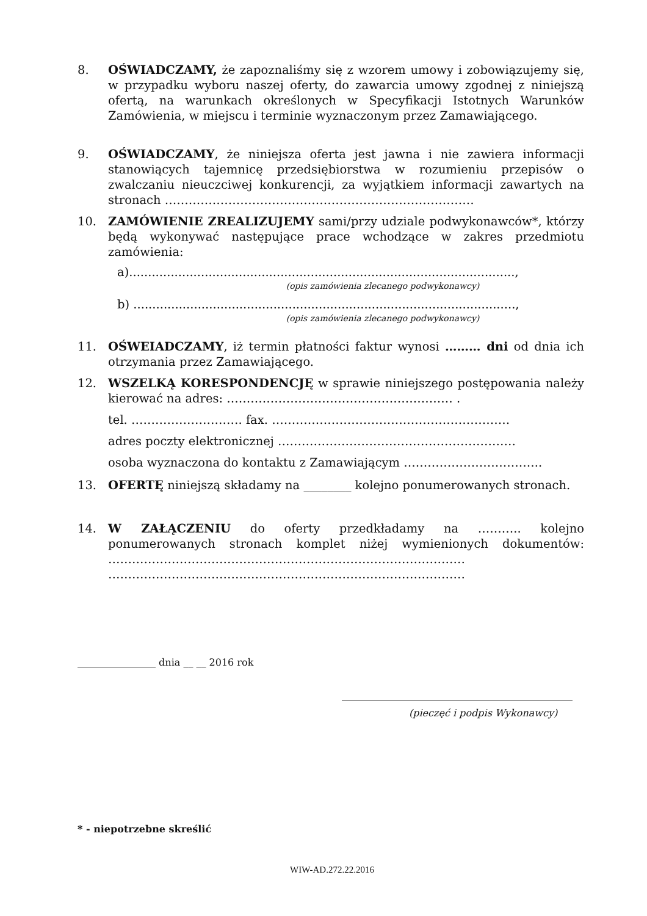8. OŚWIADCZAMY, że zapoznaliśmy się z wzorem umowy i zobowiązujemy się, w przypadku wyboru naszej oferty, do zawarcia umowy zgodnej z niniejszą ofertą, na warunkach określonych w Specyfikacji Istotnych Warunków Zamówienia, w miejscu i terminie wyznaczonym przez Zamawiającego.
9. OŚWIADCZAMY, że niniejsza oferta jest jawna i nie zawiera informacji stanowiących tajemnicę przedsiębiorstwa w rozumieniu przepisów o zwalczaniu nieuczciwej konkurencji, za wyjątkiem informacji zawartych na stronach ……………………………………………………………………
10. ZAMÓWIENIE ZREALIZUJEMY sami/przy udziale podwykonawców*, którzy będą wykonywać następujące prace wchodzące w zakres przedmiotu zamówienia:
a)......................................................................................................,
(opis zamówienia zlecanego podwykonawcy)
b) .....................................................................................................,
(opis zamówienia zlecanego podwykonawcy)
11. OŚWEIADCZAMY, iż termin płatności faktur wynosi ……… dni od dnia ich otrzymania przez Zamawiającego.
12. WSZELKĄ KORESPONDENCJĘ w sprawie niniejszego postępowania należy kierować na adres: ………………………………………………… .
tel. ………………………. fax. ……………………………………………………
adres poczty elektronicznej ……………………………………………………
osoba wyznaczona do kontaktu z Zamawiającym ……………………………..
13. OFERTĘ niniejszą składamy na ________ kolejno ponumerowanych stronach.
14. W ZAŁĄCZENIU do oferty przedkładamy na ……….. kolejno ponumerowanych stronach komplet niżej wymienionych dokumentów: ……………………………………………………………………………… ………………………………………………………………………………
________________ dnia __ __ 2016 rok
(pieczęć i podpis Wykonawcy)
* - niepotrzebne skreślić
WIW-AD.272.22.2016